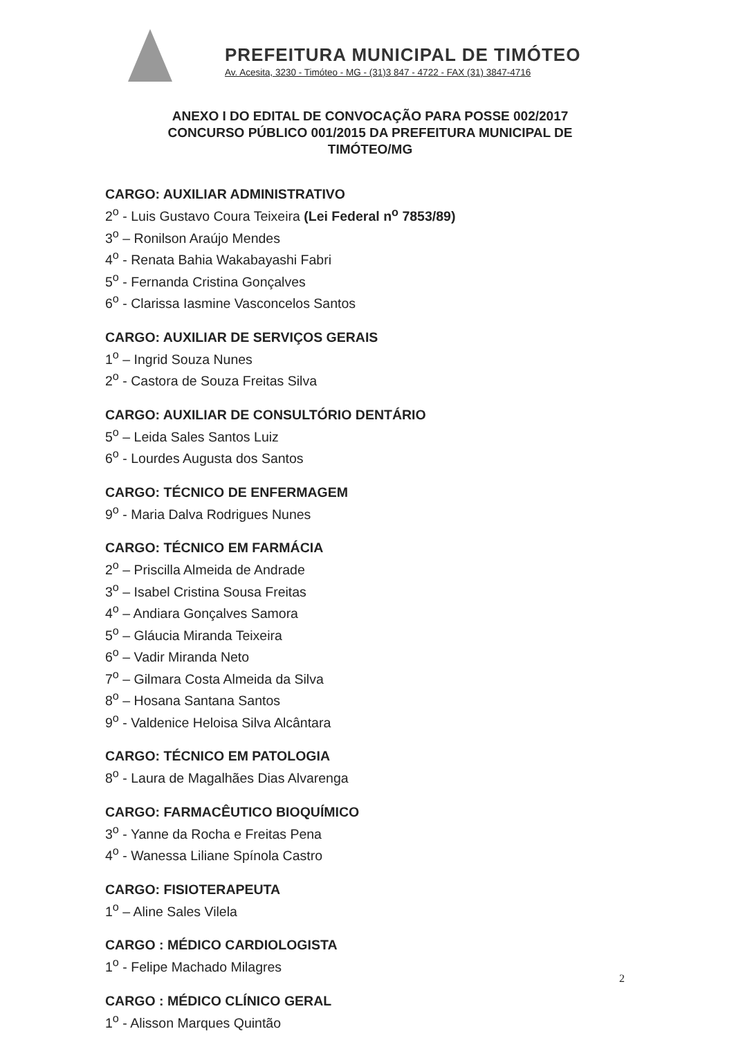PREFEITURA MUNICIPAL DE TIMÓTEO
Av. Acesita, 3230 - Timóteo - MG - (31)3 847 - 4722 - FAX (31) 3847-4716
ANEXO I DO EDITAL DE CONVOCAÇÃO PARA POSSE 002/2017
CONCURSO PÚBLICO 001/2015 DA PREFEITURA MUNICIPAL DE
TIMÓTEO/MG
CARGO: AUXILIAR ADMINISTRATIVO
2<sup>o</sup> - Luis Gustavo Coura Teixeira (Lei Federal n<sup>o</sup> 7853/89)
3<sup>o</sup> – Ronilson Araújo Mendes
4<sup>o</sup> - Renata Bahia Wakabayashi Fabri
5<sup>o</sup> - Fernanda Cristina Gonçalves
6<sup>o</sup> - Clarissa Iasmine Vasconcelos Santos
CARGO: AUXILIAR DE SERVIÇOS GERAIS
1<sup>o</sup> – Ingrid Souza Nunes
2<sup>o</sup> - Castora de Souza Freitas Silva
CARGO: AUXILIAR DE CONSULTÓRIO DENTÁRIO
5<sup>o</sup> – Leida Sales Santos Luiz
6<sup>o</sup> - Lourdes Augusta dos Santos
CARGO: TÉCNICO DE ENFERMAGEM
9<sup>o</sup> - Maria Dalva Rodrigues Nunes
CARGO: TÉCNICO EM FARMÁCIA
2<sup>o</sup> – Priscilla Almeida de Andrade
3<sup>o</sup> – Isabel Cristina Sousa Freitas
4<sup>o</sup> – Andiara Gonçalves Samora
5<sup>o</sup> – Gláucia Miranda Teixeira
6<sup>o</sup> – Vadir Miranda Neto
7<sup>o</sup> – Gilmara Costa Almeida da Silva
8<sup>o</sup> – Hosana Santana Santos
9<sup>o</sup> - Valdenice Heloisa Silva Alcântara
CARGO: TÉCNICO EM PATOLOGIA
8<sup>o</sup> - Laura de Magalhães Dias Alvarenga
CARGO: FARMACÊUTICO BIOQUÍMICO
3<sup>o</sup> - Yanne da Rocha e Freitas Pena
4<sup>o</sup> - Wanessa Liliane Spínola Castro
CARGO: FISIOTERAPEUTA
1<sup>o</sup> – Aline Sales Vilela
CARGO : MÉDICO CARDIOLOGISTA
1<sup>o</sup> - Felipe Machado Milagres
CARGO : MÉDICO CLÍNICO GERAL
1<sup>o</sup> - Alisson Marques Quintão
2